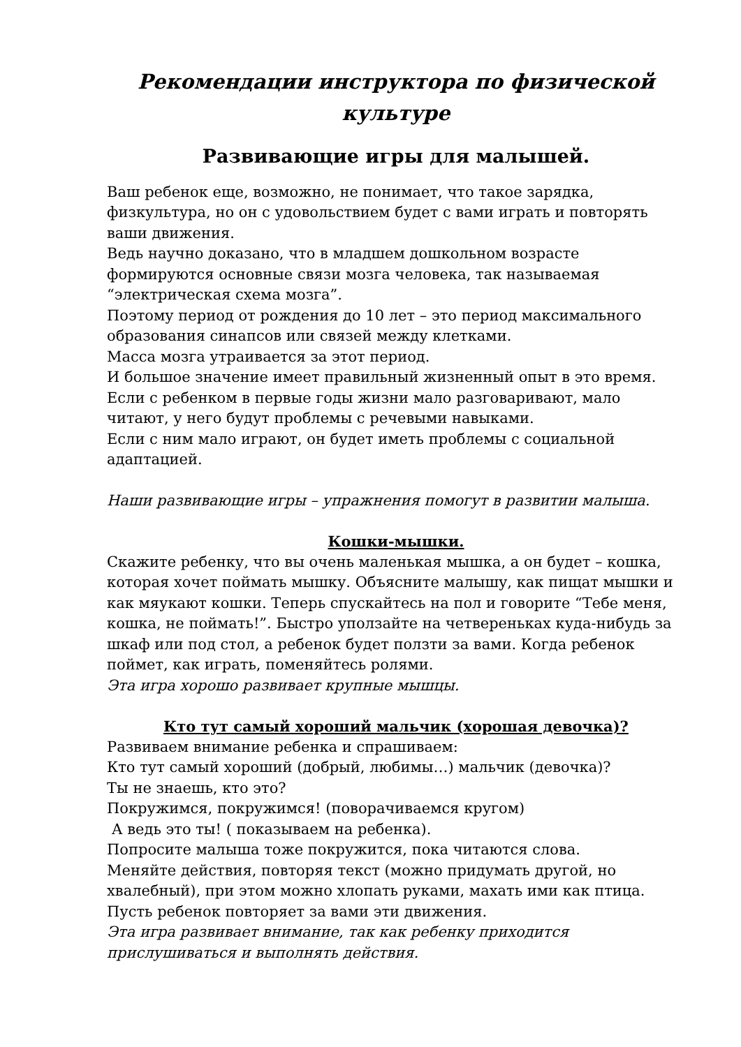Рекомендации инструктора по физической культуре
Развивающие игры для малышей.
Ваш ребенок еще, возможно, не понимает, что такое зарядка, физкультура, но он с удовольствием будет с вами играть и повторять ваши движения.
Ведь научно доказано, что в младшем дошкольном возрасте формируются основные связи мозга человека, так называемая “электрическая схема мозга”.
Поэтому период от рождения до 10 лет – это период максимального образования синапсов или связей между клетками.
Масса мозга утраивается за этот период.
И большое значение имеет правильный жизненный опыт в это время.
Если с ребенком в первые годы жизни мало разговаривают, мало читают, у него будут проблемы с речевыми навыками.
Если с ним мало играют, он будет иметь проблемы с социальной адаптацией.
Наши развивающие игры – упражнения помогут в развитии малыша.
Кошки-мышки.
Скажите ребенку, что вы очень маленькая мышка, а он будет – кошка, которая хочет поймать мышку. Объясните малышу, как пищат мышки и как мяукают кошки. Теперь спускайтесь на пол и говорите “Тебе меня, кошка, не поймать!”. Быстро уползайте на четвереньках куда-нибудь за шкаф или под стол, а ребенок будет ползти за вами. Когда ребенок поймет, как играть, поменяйтесь ролями.
Эта игра хорошо развивает крупные мышцы.
Кто тут самый хороший мальчик (хорошая девочка)?
Развиваем внимание ребенка и спрашиваем:
Кто тут самый хороший (добрый, любимы…) мальчик (девочка)?
Ты не знаешь, кто это?
Покружимся, покружимся! (поворачиваемся кругом)
А ведь это ты! ( показываем на ребенка).
Попросите малыша тоже покружится, пока читаются слова.
Меняйте действия, повторяя текст (можно придумать другой, но хвалебный), при этом можно хлопать руками, махать ими как птица.
Пусть ребенок повторяет за вами эти движения.
Эта игра развивает внимание, так как ребенку приходится прислушиваться и выполнять действия.